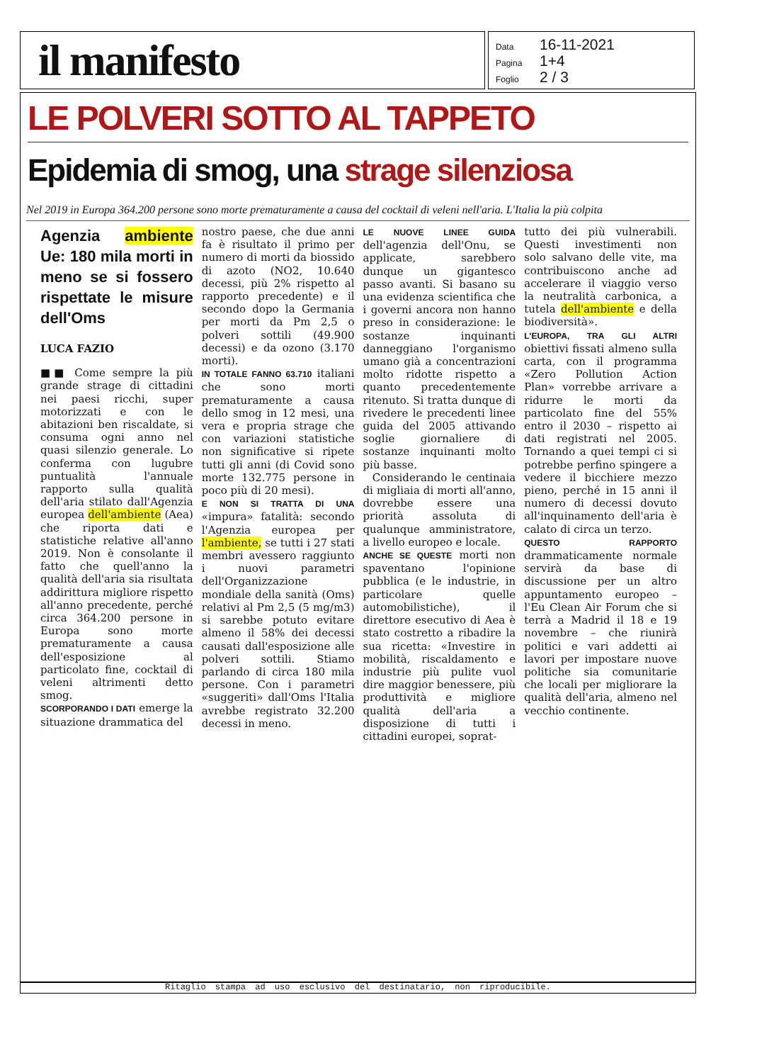il manifesto
Data 16-11-2021
Pagina 1+4
Foglio 2 / 3
LE POLVERI SOTTO AL TAPPETO
Epidemia di smog, una strage silenziosa
Nel 2019 in Europa 364.200 persone sono morte prematuramente a causa del cocktail di veleni nell'aria. L'Italia la più colpita
Agenzia ambiente Ue: 180 mila morti in meno se si fossero rispettate le misure dell'Oms
LUCA FAZIO
■■ Come sempre la più grande strage di cittadini nei paesi ricchi, super motorizzati e con le abitazioni ben riscaldate, si consuma ogni anno nel quasi silenzio generale. Lo conferma con lugubre puntualità l'annuale rapporto sulla qualità dell'aria stilato dall'Agenzia europea dell'ambiente (Aea) che riporta dati e statistiche relative all'anno 2019. Non è consolante il fatto che quell'anno la qualità dell'aria sia risultata addirittura migliore rispetto all'anno precedente, perché circa 364.200 persone in Europa sono morte prematuramente a causa dell'esposizione al particolato fine, cocktail di veleni altrimenti detto smog.
SCORPORANDO I DATI emerge la situazione drammatica del
nostro paese, che due anni fa è risultato il primo per numero di morti da biossido di azoto (NO2, 10.640 decessi, più 2% rispetto al rapporto precedente) e il secondo dopo la Germania per morti da Pm 2,5 o polveri sottili (49.900 decessi) e da ozono (3.170 morti).
IN TOTALE FANNO 63.710 italiani che sono morti prematuramente a causa dello smog in 12 mesi, una vera e propria strage che con variazioni statistiche non significative si ripete tutti gli anni (di Covid sono morte 132.775 persone in poco più di 20 mesi).
E NON SI TRATTA DI UNA «impura» fatalità: secondo l'Agenzia europea per l'ambiente, se tutti i 27 stati membri avessero raggiunto i nuovi parametri dell'Organizzazione mondiale della sanità (Oms) relativi al Pm 2,5 (5 mg/m3) si sarebbe potuto evitare almeno il 58% dei decessi causati dall'esposizione alle polveri sottili. Stiamo parlando di circa 180 mila persone. Con i parametri «suggeriti» dall'Oms l'Italia avrebbe registrato 32.200 decessi in meno.
LE NUOVE LINEE GUIDA dell'agenzia dell'Onu, se applicate, sarebbero dunque un gigantesco passo avanti. Si basano su una evidenza scientifica che i governi ancora non hanno preso in considerazione: le sostanze inquinanti danneggiano l'organismo umano già a concentrazioni molto ridotte rispetto a quanto precedentemente ritenuto. Si tratta dunque di rivedere le precedenti linee guida del 2005 attivando soglie giornaliere di sostanze inquinanti molto più basse.
Considerando le centinaia di migliaia di morti all'anno, dovrebbe essere una priorità assoluta di qualunque amministratore, a livello europeo e locale.
ANCHE SE QUESTE morti non spaventano l'opinione pubblica (e le industrie, in particolare quelle automobilistiche), il direttore esecutivo di Aea è stato costretto a ribadire la sua ricetta: «Investire in mobilità, riscaldamento e industrie più pulite vuol dire maggior benessere, più produttività e migliore qualità dell'aria a disposizione di tutti i cittadini europei, soprat-
tutto dei più vulnerabili. Questi investimenti non solo salvano delle vite, ma contribuiscono anche ad accelerare il viaggio verso la neutralità carbonica, a tutela dell'ambiente e della biodiversità».
L'EUROPA, TRA GLI ALTRI obiettivi fissati almeno sulla carta, con il programma «Zero Pollution Action Plan» vorrebbe arrivare a ridurre le morti da particolato fine del 55% entro il 2030 – rispetto ai dati registrati nel 2005. Tornando a quei tempi ci si potrebbe perfino spingere a vedere il bicchiere mezzo pieno, perché in 15 anni il numero di decessi dovuto all'inquinamento dell'aria è calato di circa un terzo.
QUESTO RAPPORTO drammaticamente normale servirà da base di discussione per un altro appuntamento europeo – l'Eu Clean Air Forum che si terrà a Madrid il 18 e 19 novembre – che riunirà politici e vari addetti ai lavori per impostare nuove politiche sia comunitarie che locali per migliorare la qualità dell'aria, almeno nel vecchio continente.
Ritaglio stampa ad uso esclusivo del destinatario, non riproducibile.